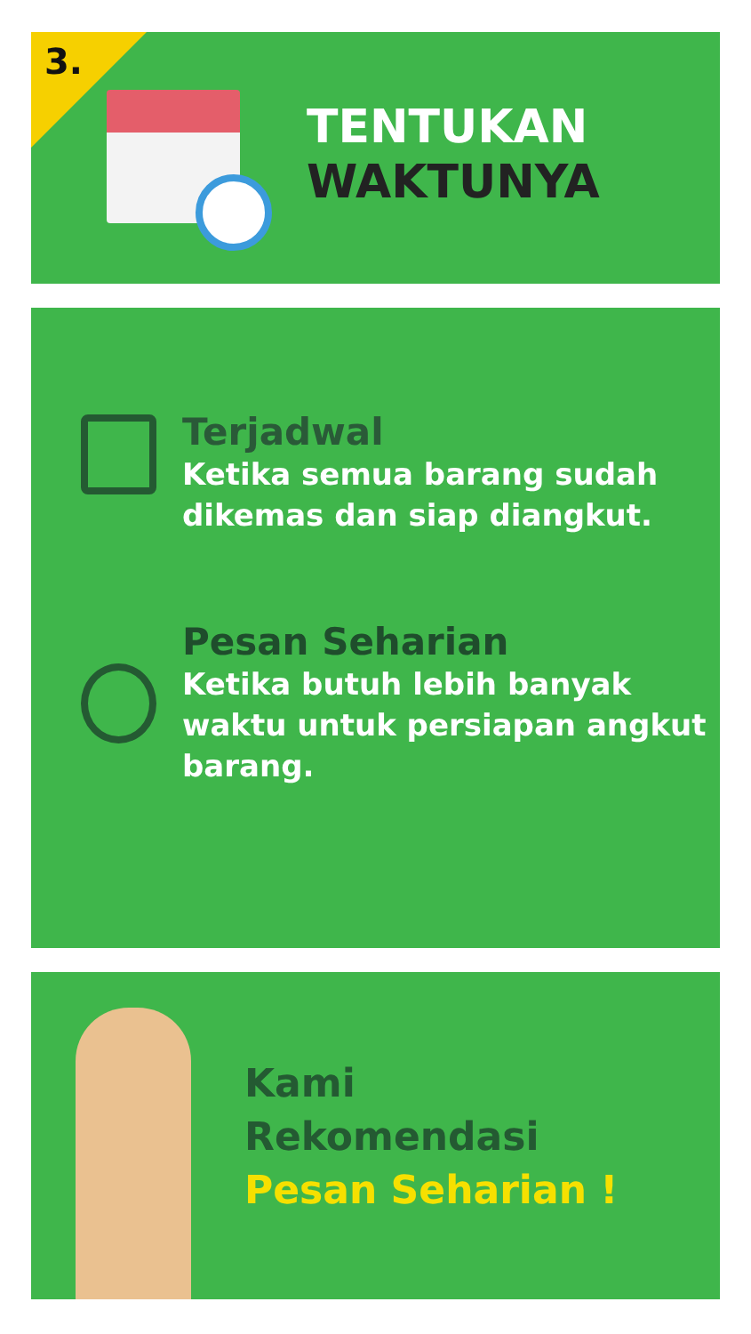3.
TENTUKAN
WAKTUNYA
Terjadwal
Ketika semua barang sudah dikemas dan siap diangkut.
Pesan Seharian
Ketika butuh lebih banyak waktu untuk persiapan angkut barang.
Kami
Rekomendasi
Pesan Seharian !